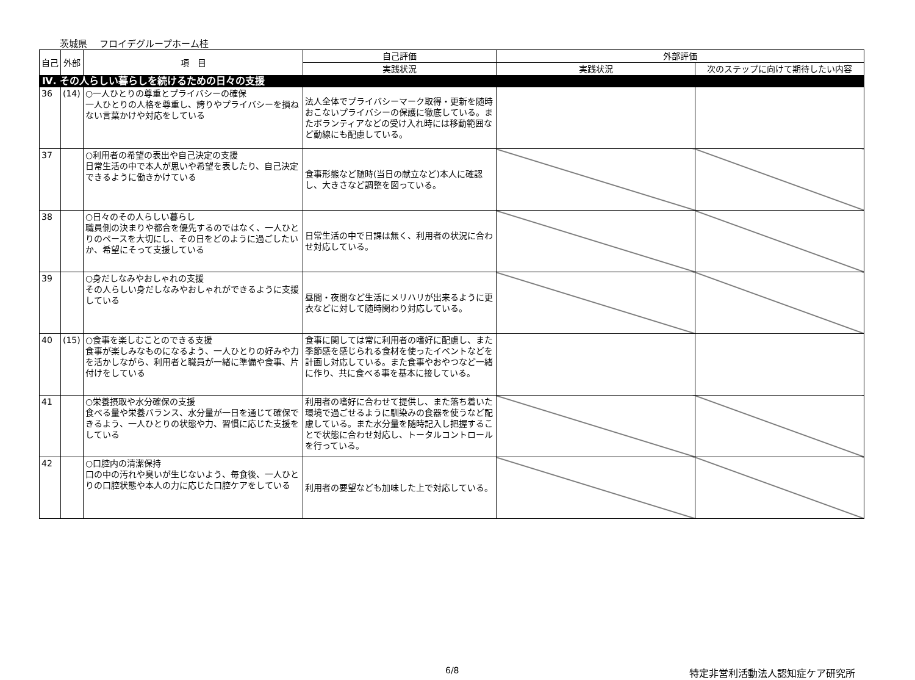茨城県　 フロイデグループホーム桂
| 自己 | 外部 | 項 目 | 自己評価 | 外部評価 | |
| --- | --- | --- | --- | --- | --- |
| | | | 実践状況 | 実践状況 | 次のステップに向けて期待したい内容 |
| Ⅳ. その人らしい暮らしを続けるための日々の支援 | | | | | |
| 36 | (14) | ○一人ひとりの尊重とプライバシーの確保 一人ひとりの人格を尊重し、誇りやプライバシーを損ねない言葉かけや対応をしている | 法人全体でプライバシーマーク取得・更新を随時おこないプライバシーの保護に徹底している。またボランティアなどの受け入れ時には移動範囲など動線にも配慮している。 | | |
| 37 | | ○利用者の希望の表出や自己決定の支援 日常生活の中で本人が思いや希望を表したり、自己決定できるように働きかけている | 食事形態など随時(当日の献立など)本人に確認し、大きさなど調整を図っている。 | | |
| 38 | | ○日々のその人らしい暮らし 職員側の決まりや都合を優先するのではなく、一人ひとりのペースを大切にし、その日をどのように過ごしたいか、希望にそって支援している | 日常生活の中で日課は無く、利用者の状況に合わせ対応している。 | | |
| 39 | | ○身だしなみやおしゃれの支援 その人らしい身だしなみやおしゃれができるように支援している | 昼間・夜間など生活にメリハリが出来るように更衣などに対して随時関わり対応している。 | | |
| 40 | (15) | ○食事を楽しむことのできる支援 食事が楽しみなものになるよう、一人ひとりの好みや力を活かしながら、利用者と職員が一緒に準備や食事、片付けをしている | 食事に関しては常に利用者の嗜好に配慮し、また季節感を感じられる食材を使ったイベントなどを計画し対応している。また食事やおやつなど一緒に作り、共に食べる事を基本に接している。 | | |
| 41 | | ○栄養摂取や水分確保の支援 食べる量や栄養バランス、水分量が一日を通じて確保できるよう、一人ひとりの状態や力、習慣に応じた支援をしている | 利用者の嗜好に合わせて提供し、また落ち着いた環境で過ごせるように馴染みの食器を使うなど配慮している。また水分量を随時記入し把握することで状態に合わせ対応し、トータルコントロールを行っている。 | | |
| 42 | | ○口腔内の清潔保持 口の中の汚れや臭いが生じないよう、毎食後、一人ひとりの口腔状態や本人の力に応じた口腔ケアをしている | 利用者の要望なども加味した上で対応している。 | | |
6/8 特定非営利活動法人認知症ケア研究所